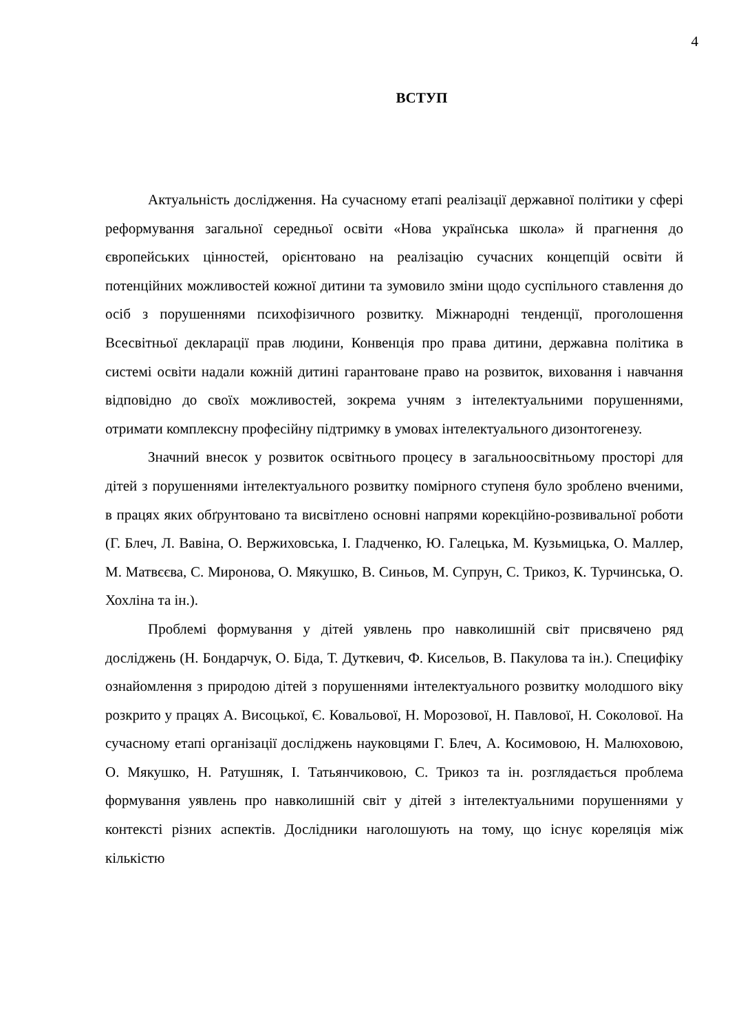4
ВСТУП
Актуальність дослідження. На сучасному етапі реалізації державної політики у сфері реформування загальної середньої освіти «Нова українська школа» й прагнення до європейських цінностей, орієнтовано на реалізацію сучасних концепцій освіти й потенційних можливостей кожної дитини та зумовило зміни щодо суспільного ставлення до осіб з порушеннями психофізичного розвитку. Міжнародні тенденції, проголошення Всесвітньої декларації прав людини, Конвенція про права дитини, державна політика в системі освіти надали кожній дитині гарантоване право на розвиток, виховання і навчання відповідно до своїх можливостей, зокрема учням з інтелектуальними порушеннями, отримати комплексну професійну підтримку в умовах інтелектуального дизонтогенезу.
Значний внесок у розвиток освітнього процесу в загальноосвітньому просторі для дітей з порушеннями інтелектуального розвитку помірного ступеня було зроблено вченими, в працях яких обґрунтовано та висвітлено основні напрями корекційно-розвивальної роботи (Г. Блеч, Л. Вавіна, О. Вержиховська, І. Гладченко, Ю. Галецька, М. Кузьмицька, О. Маллер, М. Матвєєва, С. Миронова, О. Мякушко, В. Синьов, М. Супрун, С. Трикоз, К. Турчинська, О. Хохліна та ін.).
Проблемі формування у дітей уявлень про навколишній світ присвячено ряд досліджень (Н. Бондарчук, О. Біда, Т. Дуткевич, Ф. Кисельов, В. Пакулова та ін.). Специфіку ознайомлення з природою дітей з порушеннями інтелектуального розвитку молодшого віку розкрито у працях А. Висоцької, Є. Ковальової, Н. Морозової, Н. Павлової, Н. Соколової. На сучасному етапі організації досліджень науковцями Г. Блеч, А. Косимовою, Н. Малюховою, О. Мякушко, Н. Ратушняк, І. Татьянчиковою, С. Трикоз та ін. розглядається проблема формування уявлень про навколишній світ у дітей з інтелектуальними порушеннями у контексті різних аспектів. Дослідники наголошують на тому, що існує кореляція між кількістю